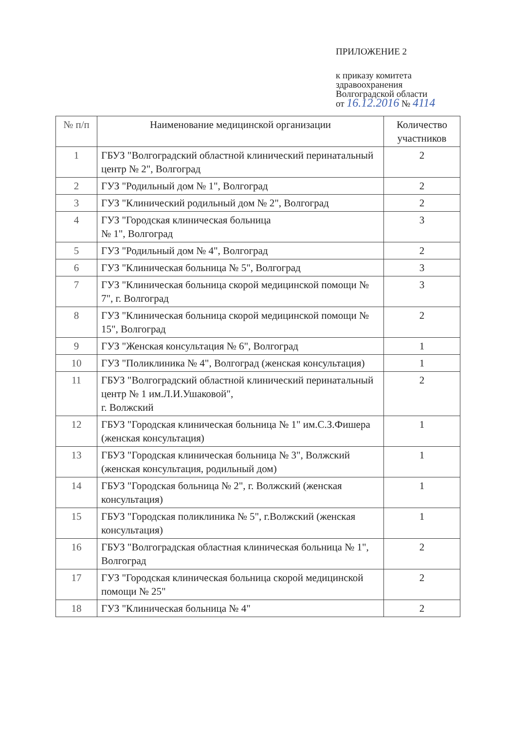ПРИЛОЖЕНИЕ 2
к приказу комитета
здравоохранения
Волгоградской области
от 16.12.2016 № 4114
| № п/п | Наименование медицинской организации | Количество участников |
| --- | --- | --- |
| 1 | ГБУЗ "Волгоградский областной клинический перинатальный центр № 2", Волгоград | 2 |
| 2 | ГУЗ "Родильный дом № 1", Волгоград | 2 |
| 3 | ГУЗ "Клинический родильный дом № 2", Волгоград | 2 |
| 4 | ГУЗ "Городская клиническая больница № 1", Волгоград | 3 |
| 5 | ГУЗ "Родильный дом № 4", Волгоград | 2 |
| 6 | ГУЗ "Клиническая больница № 5", Волгоград | 3 |
| 7 | ГУЗ "Клиническая больница скорой медицинской помощи № 7", г. Волгоград | 3 |
| 8 | ГУЗ "Клиническая больница скорой медицинской помощи № 15", Волгоград | 2 |
| 9 | ГУЗ "Женская консультация № 6", Волгоград | 1 |
| 10 | ГУЗ "Поликлиника № 4", Волгоград (женская консультация) | 1 |
| 11 | ГБУЗ "Волгоградский областной клинический перинатальный центр № 1 им.Л.И.Ушаковой", г. Волжский | 2 |
| 12 | ГБУЗ "Городская клиническая больница № 1" им.С.З.Фишера (женская консультация) | 1 |
| 13 | ГБУЗ "Городская клиническая больница № 3", Волжский (женская консультация, родильный дом) | 1 |
| 14 | ГБУЗ "Городская больница № 2", г. Волжский (женская консультация) | 1 |
| 15 | ГБУЗ "Городская поликлиника № 5", г.Волжский (женская консультация) | 1 |
| 16 | ГБУЗ "Волгоградская областная клиническая больница № 1", Волгоград | 2 |
| 17 | ГУЗ "Городская клиническая больница скорой медицинской помощи № 25" | 2 |
| 18 | ГУЗ "Клиническая больница № 4" | 2 |